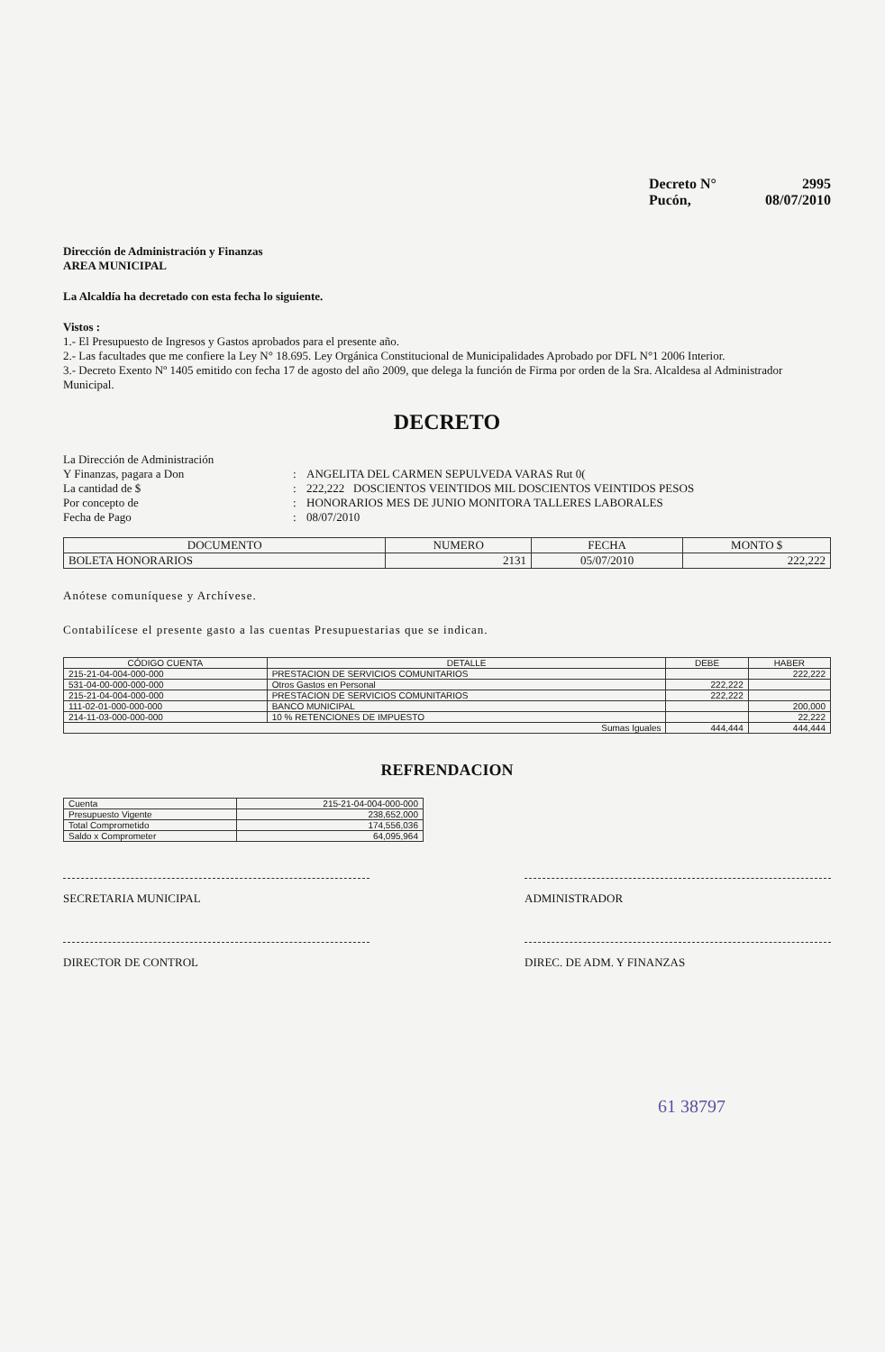Decreto N° 2995
Pucón, 08/07/2010
Dirección de Administración y Finanzas
AREA MUNICIPAL
La Alcaldía ha decretado con esta fecha lo siguiente.
Vistos :
1.- El Presupuesto de Ingresos y Gastos aprobados para el presente año.
2.- Las facultades que me confiere la Ley N° 18.695. Ley Orgánica Constitucional de Municipalidades Aprobado por DFL N°1 2006 Interior.
3.- Decreto Exento Nº 1405 emitido con fecha 17 de agosto del año 2009, que delega la función de Firma por orden de la Sra. Alcaldesa al Administrador Municipal.
DECRETO
La Dirección de Administración Y Finanzas, pagara a Don: ANGELITA DEL CARMEN SEPULVEDA VARAS Rut 0( La cantidad de $: 222,222 DOSCIENTOS VEINTIDOS MIL DOSCIENTOS VEINTIDOS PESOS Por concepto de: HONORARIOS MES DE JUNIO MONITORA TALLERES LABORALES Fecha de Pago: 08/07/2010
| DOCUMENTO | NUMERO | FECHA | MONTO $ |
| --- | --- | --- | --- |
| BOLETA HONORARIOS | 2131 | 05/07/2010 | 222,222 |
Anótese comuníquese y Archívese.
Contabilícese el presente gasto a las cuentas Presupuestarias que se indican.
| CÓDIGO CUENTA | DETALLE | DEBE | HABER |
| --- | --- | --- | --- |
| 215-21-04-004-000-000 | PRESTACION DE SERVICIOS COMUNITARIOS | | 222,222 |
| 531-04-00-000-000-000 | Otros Gastos en Personal | 222,222 | |
| 215-21-04-004-000-000 | PRESTACION DE SERVICIOS COMUNITARIOS | 222,222 | |
| 111-02-01-000-000-000 | BANCO MUNICIPAL | | 200,000 |
| 214-11-03-000-000-000 | 10 % RETENCIONES DE IMPUESTO | | 22,222 |
| Sumas Iguales | | 444,444 | 444,444 |
REFRENDACION
| Cuenta | 215-21-04-004-000-000 |
| Presupuesto Vigente | 238,652,000 |
| Total Comprometido | 174,556,036 |
| Saldo x Comprometer | 64,095,964 |
SECRETARIA MUNICIPAL ADMINISTRADOR
DIRECTOR DE CONTROL DIREC. DE ADM. Y FINANZAS
61 38797